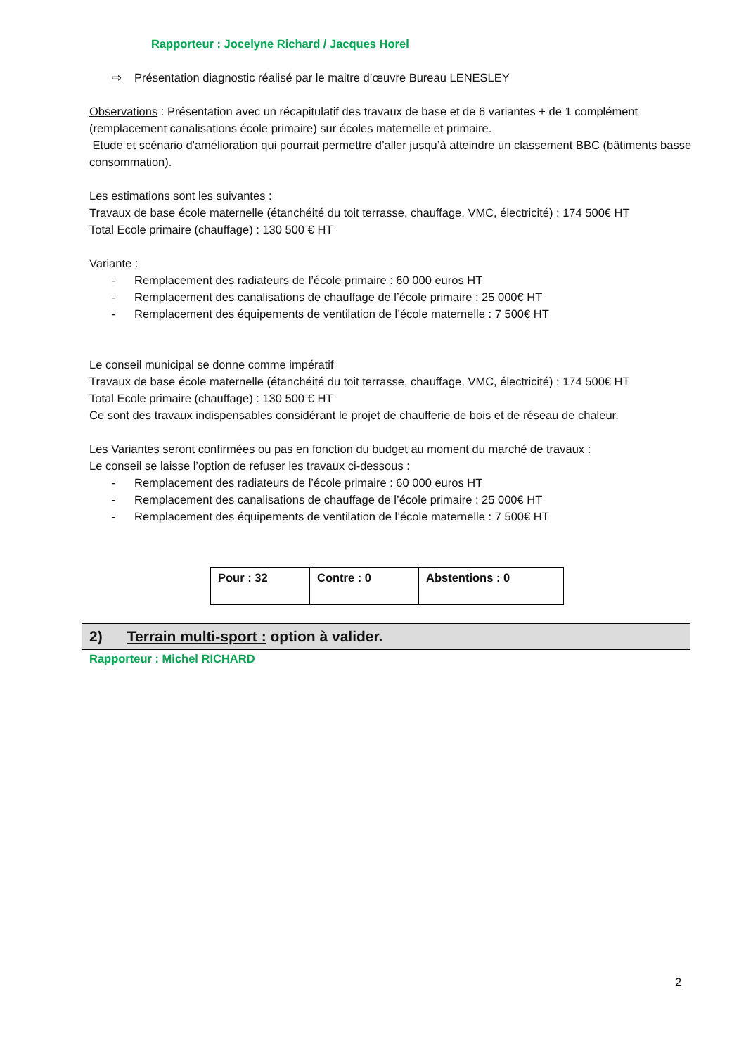Rapporteur : Jocelyne Richard / Jacques Horel
⇨ Présentation diagnostic réalisé par le maitre d’œuvre Bureau LENESLEY
Observations : Présentation avec un récapitulatif des travaux de base et de 6 variantes + de 1 complément (remplacement canalisations école primaire) sur écoles maternelle et primaire.
Etude et scénario d'amélioration qui pourrait permettre d’aller jusqu’à atteindre un classement BBC (bâtiments basse consommation).
Les estimations sont les suivantes :
Travaux de base école maternelle (étanchéité du toit terrasse, chauffage, VMC, électricité) : 174 500€ HT
Total Ecole primaire (chauffage) : 130 500 € HT
Variante :
- Remplacement des radiateurs de l’école primaire : 60 000 euros HT
- Remplacement des canalisations de chauffage de l’école primaire : 25 000€ HT
- Remplacement des équipements de ventilation de l’école maternelle : 7 500€ HT
Le conseil municipal se donne comme impératif
Travaux de base école maternelle (étanchéité du toit terrasse, chauffage, VMC, électricité) : 174 500€ HT
Total Ecole primaire (chauffage) : 130 500 € HT
Ce sont des travaux indispensables considérant le projet de chaufferie de bois et de réseau de chaleur.
Les Variantes seront confirmées ou pas en fonction du budget au moment du marché de travaux :
Le conseil se laisse l’option de refuser les travaux ci-dessous :
- Remplacement des radiateurs de l’école primaire : 60 000 euros HT
- Remplacement des canalisations de chauffage de l’école primaire : 25 000€ HT
- Remplacement des équipements de ventilation de l’école maternelle : 7 500€ HT
| Pour : 32 | Contre : 0 | Abstentions : 0 |
2) Terrain multi-sport : option à valider.
Rapporteur : Michel RICHARD
2